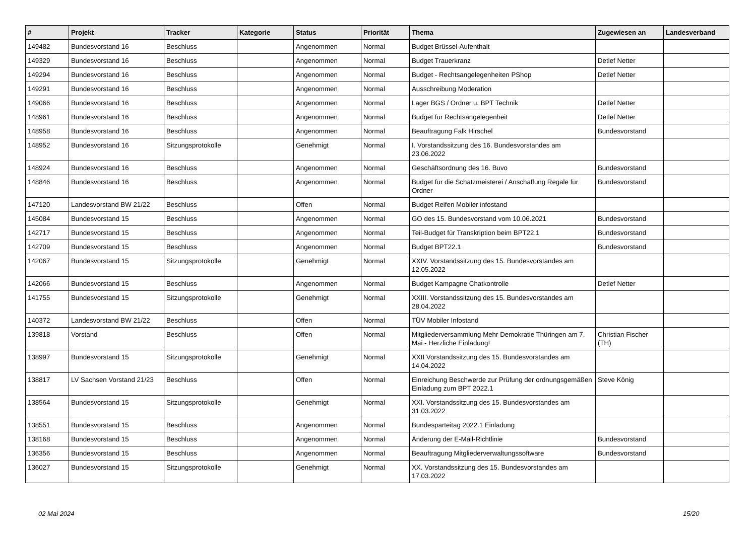| # | Projekt | Tracker | Kategorie | Status | Priorität | Thema | Zugewiesen an | Landesverband |
| --- | --- | --- | --- | --- | --- | --- | --- | --- |
| 149482 | Bundesvorstand 16 | Beschluss | | Angenommen | Normal | Budget Brüssel-Aufenthalt | | |
| 149329 | Bundesvorstand 16 | Beschluss | | Angenommen | Normal | Budget Trauerkranz | Detlef Netter | |
| 149294 | Bundesvorstand 16 | Beschluss | | Angenommen | Normal | Budget - Rechtsangelegenheiten PShop | Detlef Netter | |
| 149291 | Bundesvorstand 16 | Beschluss | | Angenommen | Normal | Ausschreibung Moderation | | |
| 149066 | Bundesvorstand 16 | Beschluss | | Angenommen | Normal | Lager BGS / Ordner u. BPT Technik | Detlef Netter | |
| 148961 | Bundesvorstand 16 | Beschluss | | Angenommen | Normal | Budget für Rechtsangelegenheit | Detlef Netter | |
| 148958 | Bundesvorstand 16 | Beschluss | | Angenommen | Normal | Beauftragung Falk Hirschel | Bundesvorstand | |
| 148952 | Bundesvorstand 16 | Sitzungsprotokolle | | Genehmigt | Normal | I. Vorstandssitzung des 16. Bundesvorstandes am 23.06.2022 | | |
| 148924 | Bundesvorstand 16 | Beschluss | | Angenommen | Normal | Geschäftsordnung des 16. Buvo | Bundesvorstand | |
| 148846 | Bundesvorstand 16 | Beschluss | | Angenommen | Normal | Budget für die Schatzmeisterei / Anschaffung Regale für Ordner | Bundesvorstand | |
| 147120 | Landesvorstand BW 21/22 | Beschluss | | Offen | Normal | Budget Reifen Mobiler infostand | | |
| 145084 | Bundesvorstand 15 | Beschluss | | Angenommen | Normal | GO des 15. Bundesvorstand vom 10.06.2021 | Bundesvorstand | |
| 142717 | Bundesvorstand 15 | Beschluss | | Angenommen | Normal | Teil-Budget für Transkription beim BPT22.1 | Bundesvorstand | |
| 142709 | Bundesvorstand 15 | Beschluss | | Angenommen | Normal | Budget BPT22.1 | Bundesvorstand | |
| 142067 | Bundesvorstand 15 | Sitzungsprotokolle | | Genehmigt | Normal | XXIV. Vorstandssitzung des 15. Bundesvorstandes am 12.05.2022 | | |
| 142066 | Bundesvorstand 15 | Beschluss | | Angenommen | Normal | Budget Kampagne Chatkontrolle | Detlef Netter | |
| 141755 | Bundesvorstand 15 | Sitzungsprotokolle | | Genehmigt | Normal | XXIII. Vorstandssitzung des 15. Bundesvorstandes am 28.04.2022 | | |
| 140372 | Landesvorstand BW 21/22 | Beschluss | | Offen | Normal | TÜV Mobiler Infostand | | |
| 139818 | Vorstand | Beschluss | | Offen | Normal | Mitgliederversammlung Mehr Demokratie Thüringen am 7. Mai - Herzliche Einladung! | Christian Fischer (TH) | |
| 138997 | Bundesvorstand 15 | Sitzungsprotokolle | | Genehmigt | Normal | XXII Vorstandssitzung des 15. Bundesvorstandes am 14.04.2022 | | |
| 138817 | LV Sachsen Vorstand 21/23 | Beschluss | | Offen | Normal | Einreichung Beschwerde zur Prüfung der ordnungsgemäßen Einladung zum BPT 2022.1 | Steve König | |
| 138564 | Bundesvorstand 15 | Sitzungsprotokolle | | Genehmigt | Normal | XXI. Vorstandssitzung des 15. Bundesvorstandes am 31.03.2022 | | |
| 138551 | Bundesvorstand 15 | Beschluss | | Angenommen | Normal | Bundesparteitag 2022.1 Einladung | | |
| 138168 | Bundesvorstand 15 | Beschluss | | Angenommen | Normal | Änderung der E-Mail-Richtlinie | Bundesvorstand | |
| 136356 | Bundesvorstand 15 | Beschluss | | Angenommen | Normal | Beauftragung Mitgliederverwaltungssoftware | Bundesvorstand | |
| 136027 | Bundesvorstand 15 | Sitzungsprotokolle | | Genehmigt | Normal | XX. Vorstandssitzung des 15. Bundesvorstandes am 17.03.2022 | | |
02 Mai 2024 15/20